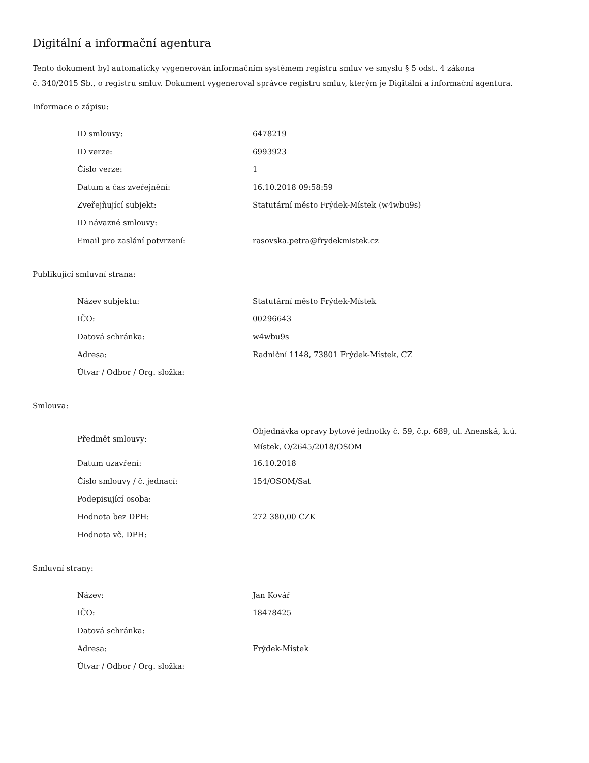Digitální a informační agentura
Tento dokument byl automaticky vygenerován informačním systémem registru smluv ve smyslu § 5 odst. 4 zákona
č. 340/2015 Sb., o registru smluv. Dokument vygeneroval správce registru smluv, kterým je Digitální a informační agentura.
Informace o zápisu:
| ID smlouvy: | 6478219 |
| ID verze: | 6993923 |
| Číslo verze: | 1 |
| Datum a čas zveřejnění: | 16.10.2018 09:58:59 |
| Zveřejňující subjekt: | Statutární město Frýdek-Místek (w4wbu9s) |
| ID návazné smlouvy: | |
| Email pro zaslání potvrzení: | rasovska.petra@frydekmistek.cz |
Publikující smluvní strana:
| Název subjektu: | Statutární město Frýdek-Místek |
| IČO: | 00296643 |
| Datová schránka: | w4wbu9s |
| Adresa: | Radniční 1148, 73801 Frýdek-Místek, CZ |
| Útvar / Odbor / Org. složka: | |
Smlouva:
| Předmět smlouvy: | Objednávka opravy bytové jednotky č. 59, č.p. 689, ul. Anenská, k.ú. Místek, O/2645/2018/OSOM |
| Datum uzavření: | 16.10.2018 |
| Číslo smlouvy / č. jednací: | 154/OSOM/Sat |
| Podepisující osoba: | |
| Hodnota bez DPH: | 272 380,00 CZK |
| Hodnota vč. DPH: | |
Smluvní strany:
| Název: | Jan Kovář |
| IČO: | 18478425 |
| Datová schránka: | |
| Adresa: | Frýdek-Místek |
| Útvar / Odbor / Org. složka: | |